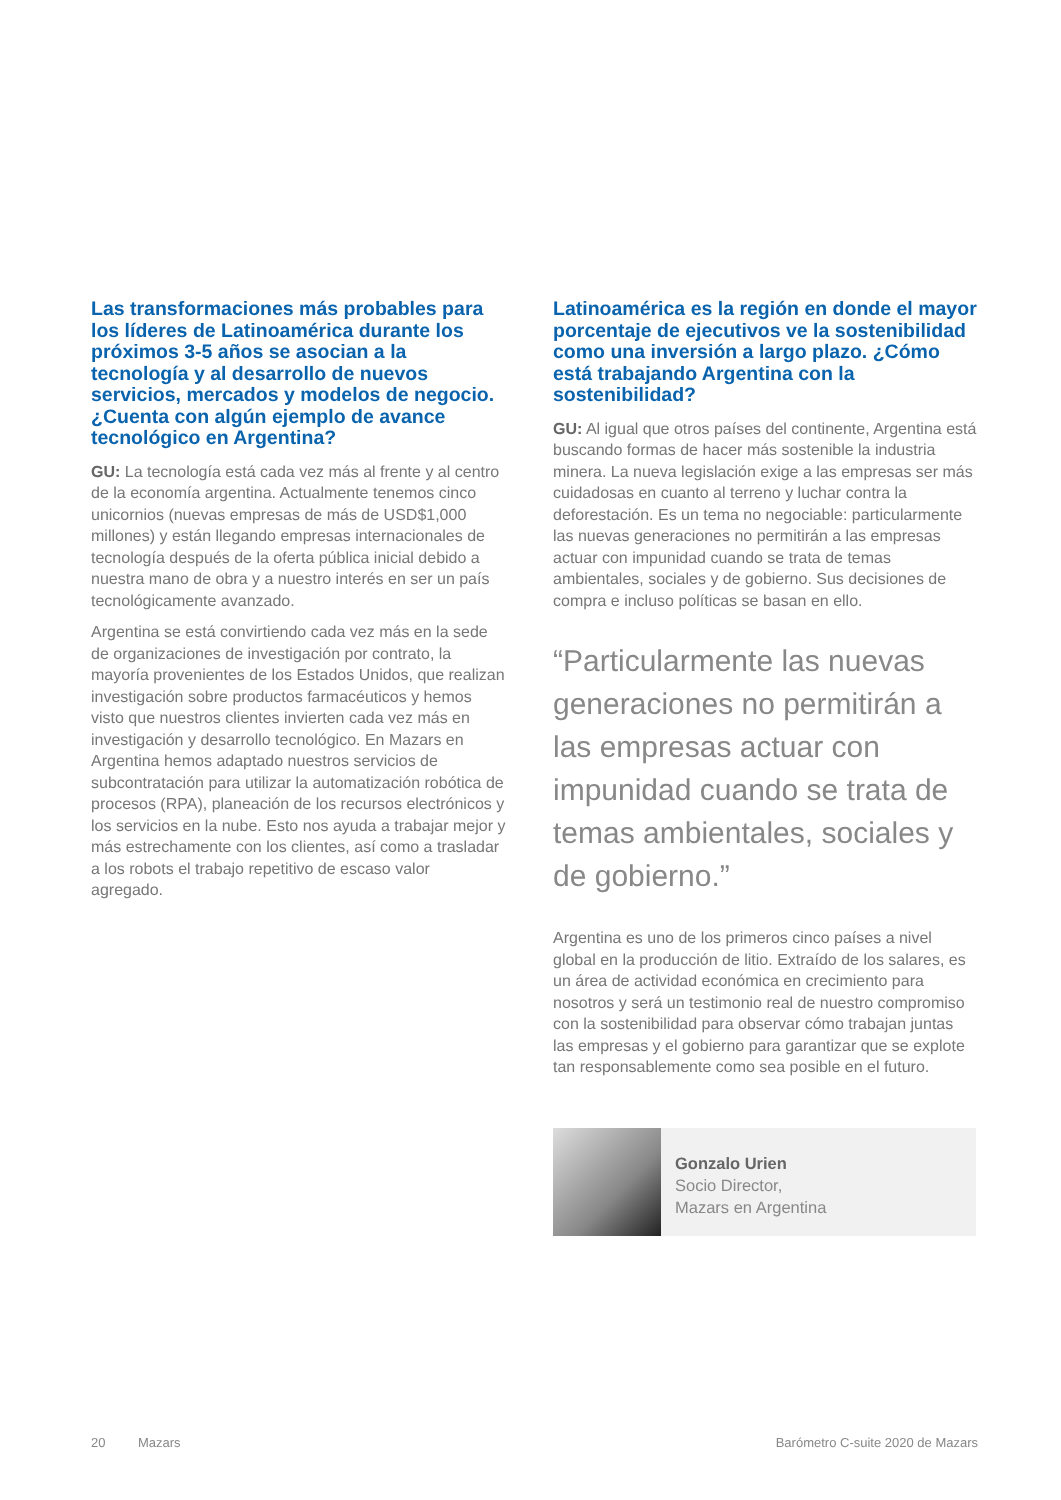Las transformaciones más probables para los líderes de Latinoamérica durante los próximos 3-5 años se asocian a la tecnología y al desarrollo de nuevos servicios, mercados y modelos de negocio. ¿Cuenta con algún ejemplo de avance tecnológico en Argentina?
GU: La tecnología está cada vez más al frente y al centro de la economía argentina. Actualmente tenemos cinco unicornios (nuevas empresas de más de USD$1,000 millones) y están llegando empresas internacionales de tecnología después de la oferta pública inicial debido a nuestra mano de obra y a nuestro interés en ser un país tecnológicamente avanzado.
Argentina se está convirtiendo cada vez más en la sede de organizaciones de investigación por contrato, la mayoría provenientes de los Estados Unidos, que realizan investigación sobre productos farmacéuticos y hemos visto que nuestros clientes invierten cada vez más en investigación y desarrollo tecnológico. En Mazars en Argentina hemos adaptado nuestros servicios de subcontratación para utilizar la automatización robótica de procesos (RPA), planeación de los recursos electrónicos y los servicios en la nube. Esto nos ayuda a trabajar mejor y más estrechamente con los clientes, así como a trasladar a los robots el trabajo repetitivo de escaso valor agregado.
Latinoamérica es la región en donde el mayor porcentaje de ejecutivos ve la sostenibilidad como una inversión a largo plazo. ¿Cómo está trabajando Argentina con la sostenibilidad?
GU: Al igual que otros países del continente, Argentina está buscando formas de hacer más sostenible la industria minera. La nueva legislación exige a las empresas ser más cuidadosas en cuanto al terreno y luchar contra la deforestación. Es un tema no negociable: particularmente las nuevas generaciones no permitirán a las empresas actuar con impunidad cuando se trata de temas ambientales, sociales y de gobierno. Sus decisiones de compra e incluso políticas se basan en ello.
“Particularmente las nuevas generaciones no permitirán a las empresas actuar con impunidad cuando se trata de temas ambientales, sociales y de gobierno.”
Argentina es uno de los primeros cinco países a nivel global en la producción de litio. Extraído de los salares, es un área de actividad económica en crecimiento para nosotros y será un testimonio real de nuestro compromiso con la sostenibilidad para observar cómo trabajan juntas las empresas y el gobierno para garantizar que se explote tan responsablemente como sea posible en el futuro.
Gonzalo Urien
Socio Director,
Mazars en Argentina
20 Mazars Barómetro C-suite 2020 de Mazars